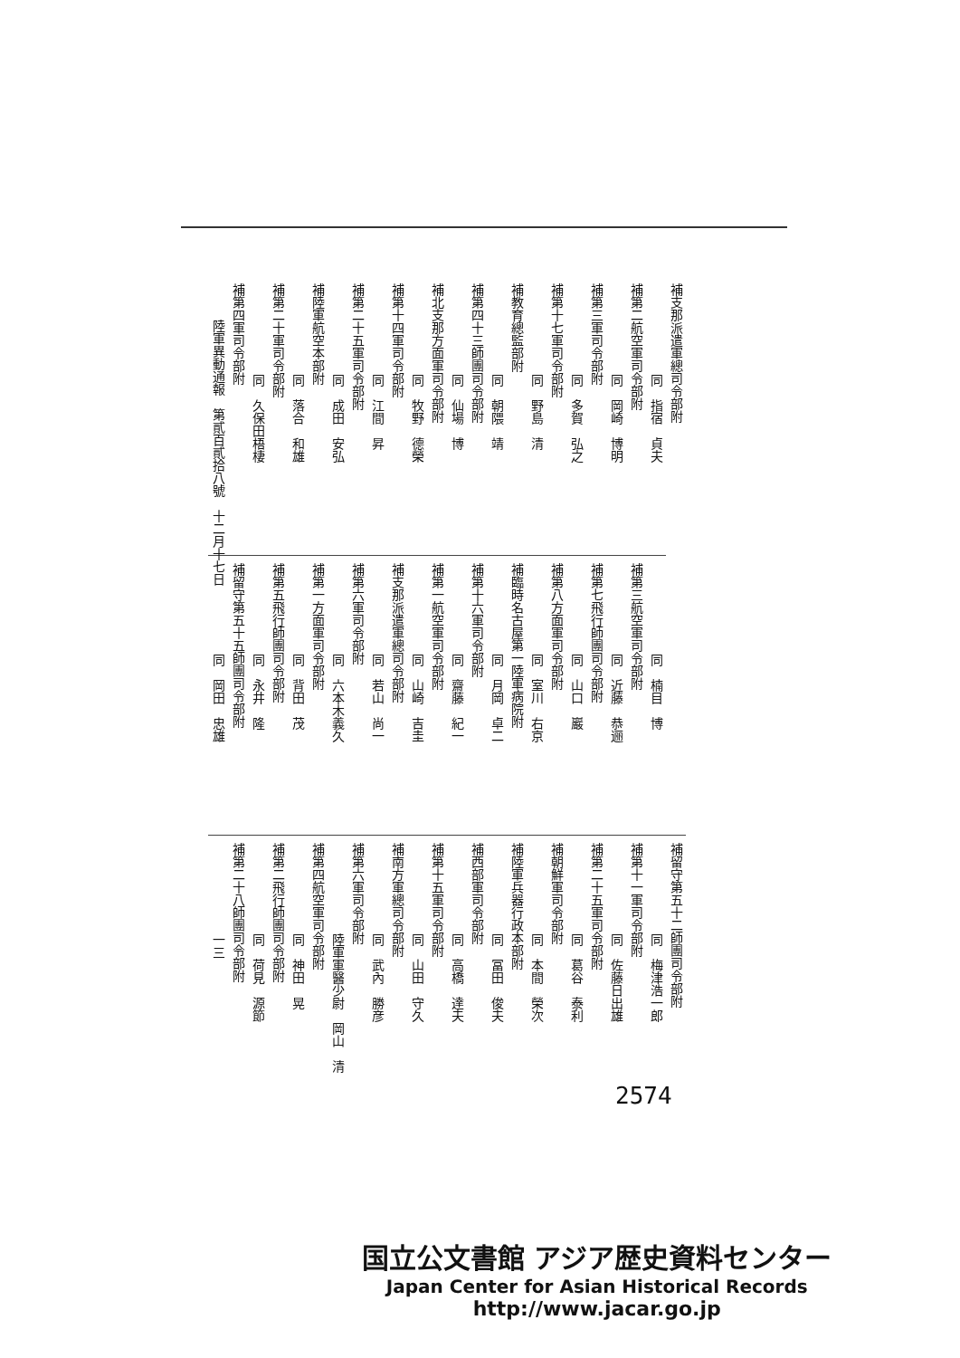補支那派遣軍總司令部附
同　指宿　貞夫
補第二航空軍司令部附
同　岡崎　博明
補第三軍司令部附
同　多賀　弘之
補第十七軍司令部附
同　野島　清
補教育總監部附
同　朝隈　靖
補第四十三師團司令部附
同　仙場　博
補北支那方面軍司令部附
同　牧野　德榮
補第十四軍司令部附
同　江間　昇
補第二十五軍司令部附
同　成田　安弘
補陸軍航空本部附
同　落合　和雄
補第二十軍司令部附
同　久保田梧棲
補第四軍司令部附
陸軍異動通報　第貳百貳拾八號　十二月十七日
同　楠目　博
補第三航空軍司令部附
同　近藤　恭逦
補第七飛行師團司令部附
同　山口　巖
補第八方面軍司令部附
同　室川　右京
補臨時名古屋第一陸軍病院附
同　月岡　卓二
補第十六軍司令部附
同　齋藤　紀一
補第一航空軍司令部附
同　山崎　吉圭
補支那派遣軍總司令部附
同　若山　尚一
補第六軍司令部附
同　六本木義久
補第一方面軍司令部附
同　背田　茂
補第五飛行師團司令部附
同　永井　隆
補留守第五十五師團司令部附
同　岡田　忠雄
補留守第五十二師團司令部附
同　梅津浩一郎
補第十一軍司令部附
同　佐藤日出雄
補第二十五軍司令部附
同　葛谷　泰利
補朝鮮軍司令部附
同　本間　榮次
補陸軍兵器行政本部附
同　冨田　俊夫
補西部軍司令部附
同　高橋　達夫
補第十五軍司令部附
同　山田　守久
補南方軍總司令部附
同　武內　勝彦
補第六軍司令部附
陸軍軍醫少尉　岡山　清
補第四航空軍司令部附
同　神田　晃
補第二飛行師團司令部附
同　荷見　源節
補第二十八師團司令部附
一三
2574
国立公文書館 アジア歴史資料センター
Japan Center for Asian Historical Records
http://www.jacar.go.jp